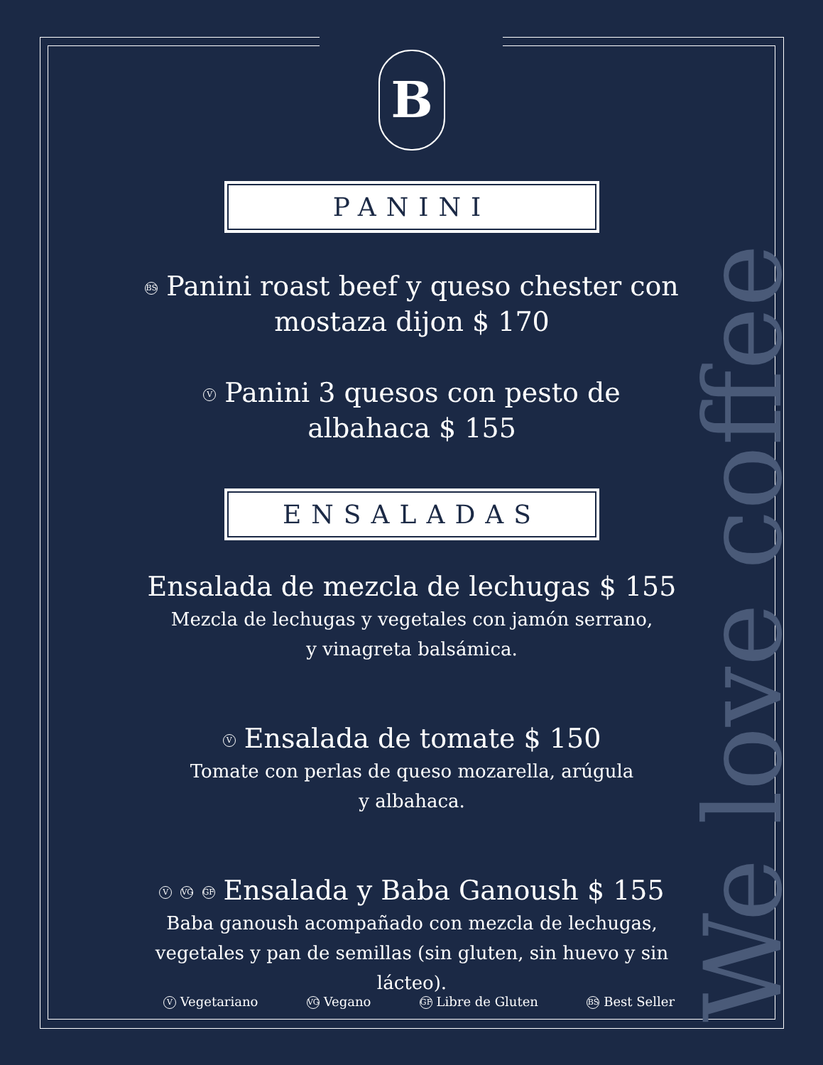B
We love coffee
PANINI
BS Panini roast beef y queso chester con mostaza dijon $ 170
V Panini 3 quesos con pesto de
albahaca $ 155
ENSALADAS
Ensalada de mezcla de lechugas $ 155
Mezcla de lechugas y vegetales con jamón serrano,
y vinagreta balsámica.
V Ensalada de tomate $ 150
Tomate con perlas de queso mozarella, arúgula
y albahaca.
V VG GF Ensalada y Baba Ganoush $ 155
Baba ganoush acompañado con mezcla de lechugas, vegetales y pan de semillas (sin gluten, sin huevo y sin lácteo).
V Vegetariano VG Vegano GF Libre de Gluten BS Best Seller